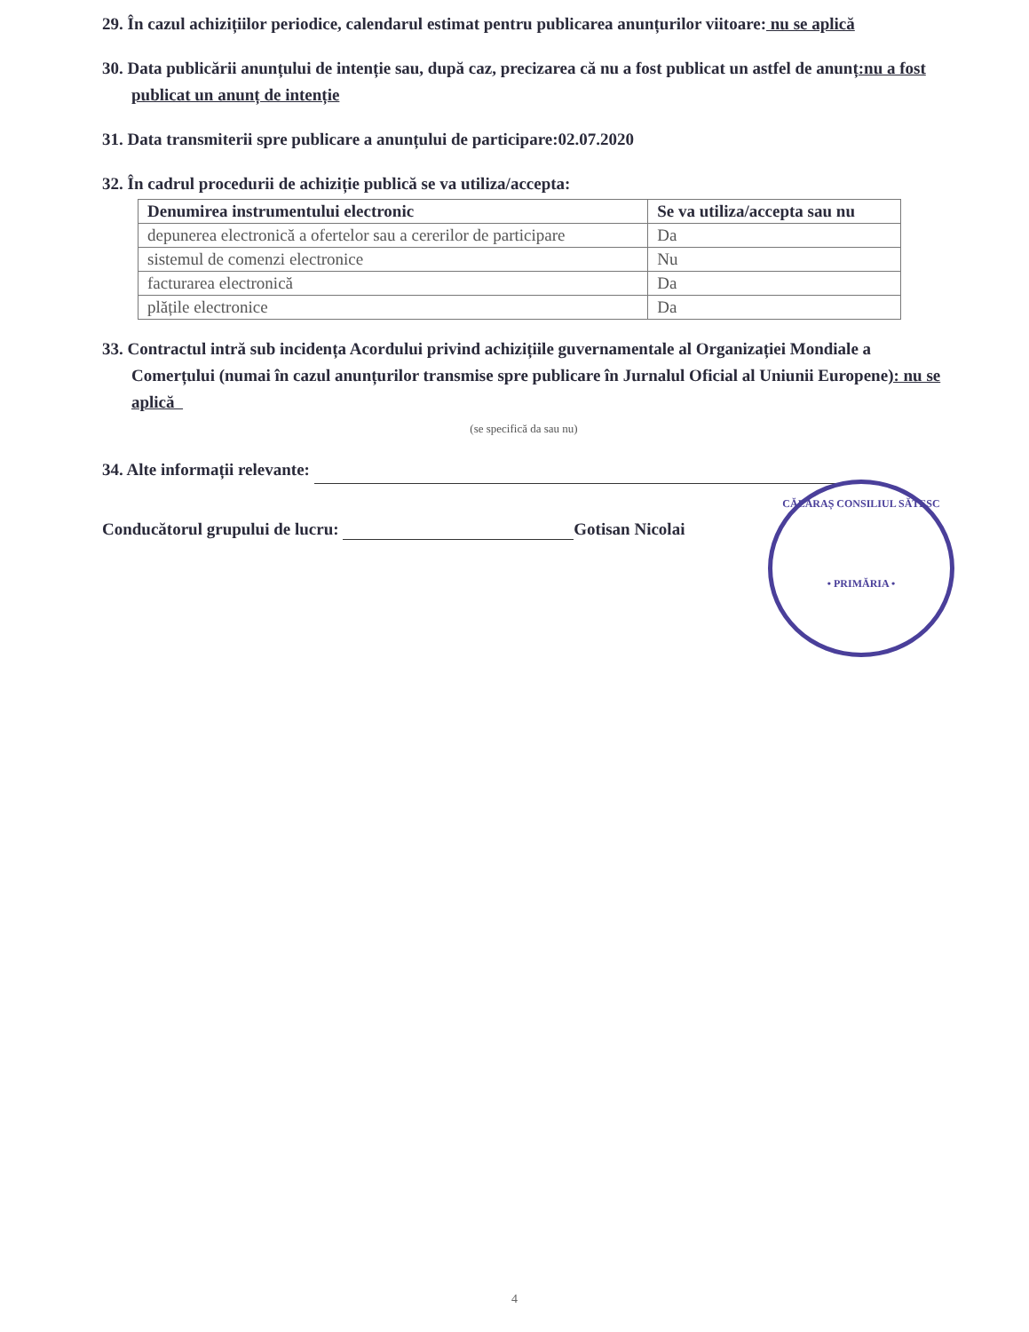29. În cazul achizițiilor periodice, calendarul estimat pentru publicarea anunțurilor viitoare: nu se aplică
30. Data publicării anunțului de intenție sau, după caz, precizarea că nu a fost publicat un astfel de anunț:nu a fost publicat un anunț de intenție
31. Data transmiterii spre publicare a anunțului de participare:02.07.2020
32. În cadrul procedurii de achiziție publică se va utiliza/accepta:
| Denumirea instrumentului electronic | Se va utiliza/accepta sau nu |
| --- | --- |
| depunerea electronică a ofertelor sau a cererilor de participare | Da |
| sistemul de comenzi electronice | Nu |
| facturarea electronică | Da |
| plățile electronice | Da |
33. Contractul intră sub incidența Acordului privind achizițiile guvernamentale al Organizației Mondiale a Comerțului (numai în cazul anunțurilor transmise spre publicare în Jurnalul Oficial al Uniunii Europene): nu se aplică
(se specifică da sau nu)
34. Alte informații relevante:
Conducătorul grupului de lucru: Gotisan Nicolai
CĂLĂRAȘ CONSILIUL SĂTESC
• PRIMĂRIA •
4